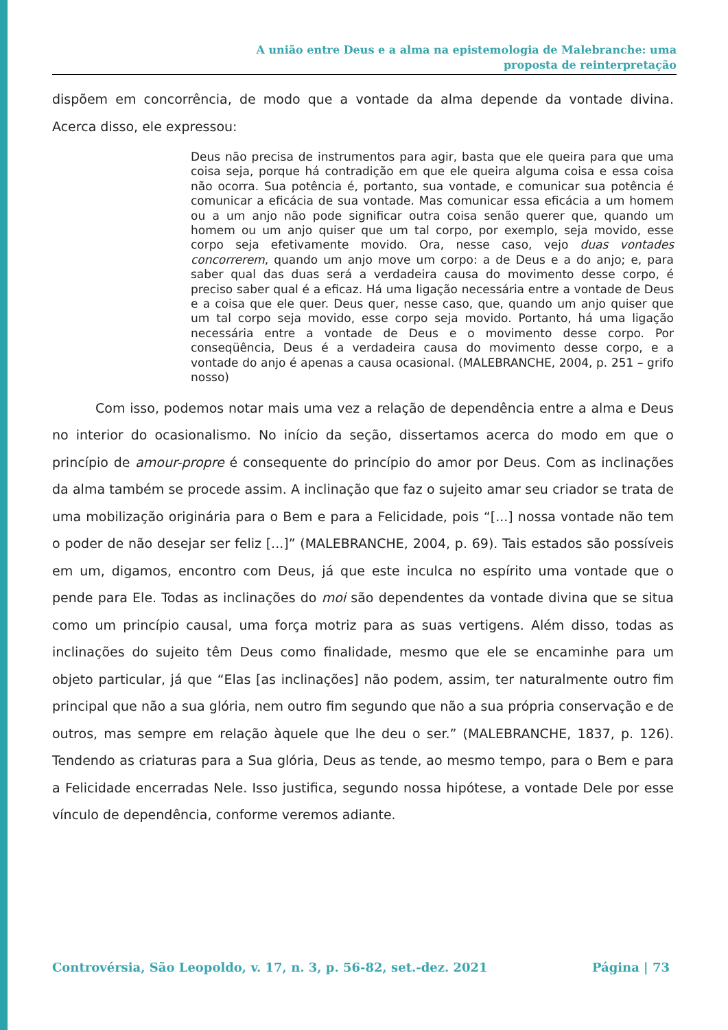A união entre Deus e a alma na epistemologia de Malebranche: uma
proposta de reinterpretação
dispõem em concorrência, de modo que a vontade da alma depende da vontade divina. Acerca disso, ele expressou:
Deus não precisa de instrumentos para agir, basta que ele queira para que uma coisa seja, porque há contradição em que ele queira alguma coisa e essa coisa não ocorra. Sua potência é, portanto, sua vontade, e comunicar sua potência é comunicar a eficácia de sua vontade. Mas comunicar essa eficácia a um homem ou a um anjo não pode significar outra coisa senão querer que, quando um homem ou um anjo quiser que um tal corpo, por exemplo, seja movido, esse corpo seja efetivamente movido. Ora, nesse caso, vejo duas vontades concorrerem, quando um anjo move um corpo: a de Deus e a do anjo; e, para saber qual das duas será a verdadeira causa do movimento desse corpo, é preciso saber qual é a eficaz. Há uma ligação necessária entre a vontade de Deus e a coisa que ele quer. Deus quer, nesse caso, que, quando um anjo quiser que um tal corpo seja movido, esse corpo seja movido. Portanto, há uma ligação necessária entre a vontade de Deus e o movimento desse corpo. Por conseqüência, Deus é a verdadeira causa do movimento desse corpo, e a vontade do anjo é apenas a causa ocasional. (MALEBRANCHE, 2004, p. 251 – grifo nosso)
Com isso, podemos notar mais uma vez a relação de dependência entre a alma e Deus no interior do ocasionalismo. No início da seção, dissertamos acerca do modo em que o princípio de amour-propre é consequente do princípio do amor por Deus. Com as inclinações da alma também se procede assim. A inclinação que faz o sujeito amar seu criador se trata de uma mobilização originária para o Bem e para a Felicidade, pois “[...] nossa vontade não tem o poder de não desejar ser feliz [...]” (MALEBRANCHE, 2004, p. 69). Tais estados são possíveis em um, digamos, encontro com Deus, já que este inculca no espírito uma vontade que o pende para Ele. Todas as inclinações do moi são dependentes da vontade divina que se situa como um princípio causal, uma força motriz para as suas vertigens. Além disso, todas as inclinações do sujeito têm Deus como finalidade, mesmo que ele se encaminhe para um objeto particular, já que “Elas [as inclinações] não podem, assim, ter naturalmente outro fim principal que não a sua glória, nem outro fim segundo que não a sua própria conservação e de outros, mas sempre em relação àquele que lhe deu o ser.” (MALEBRANCHE, 1837, p. 126). Tendendo as criaturas para a Sua glória, Deus as tende, ao mesmo tempo, para o Bem e para a Felicidade encerradas Nele. Isso justifica, segundo nossa hipótese, a vontade Dele por esse vínculo de dependência, conforme veremos adiante.
Controvérsia, São Leopoldo, v. 17, n. 3, p. 56-82, set.-dez. 2021 Página | 73